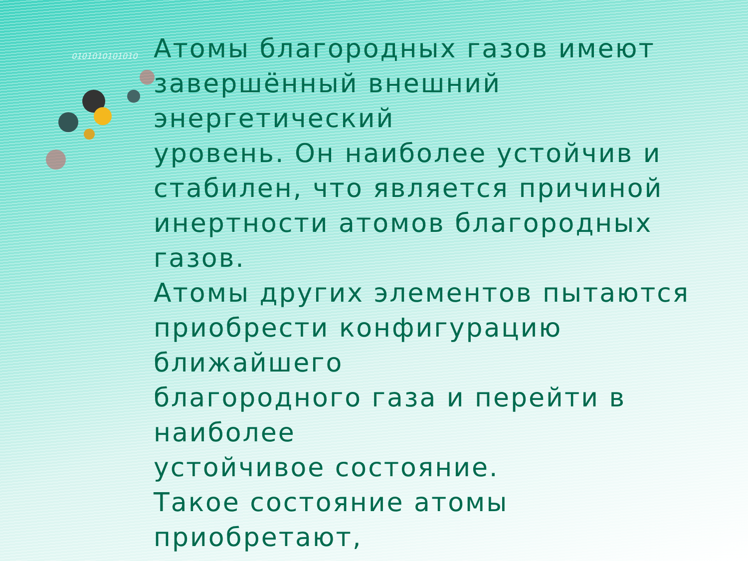0101010101010
Атомы благородных газов имеют
завершённый внешний
энергетический
уровень. Он наиболее устойчив и
стабилен, что является причиной
инертности атомов благородных
газов.
Атомы других элементов пытаются
приобрести конфигурацию
ближайшего
благородного газа и перейти в
наиболее
устойчивое состояние.
Такое состояние атомы
приобретают,